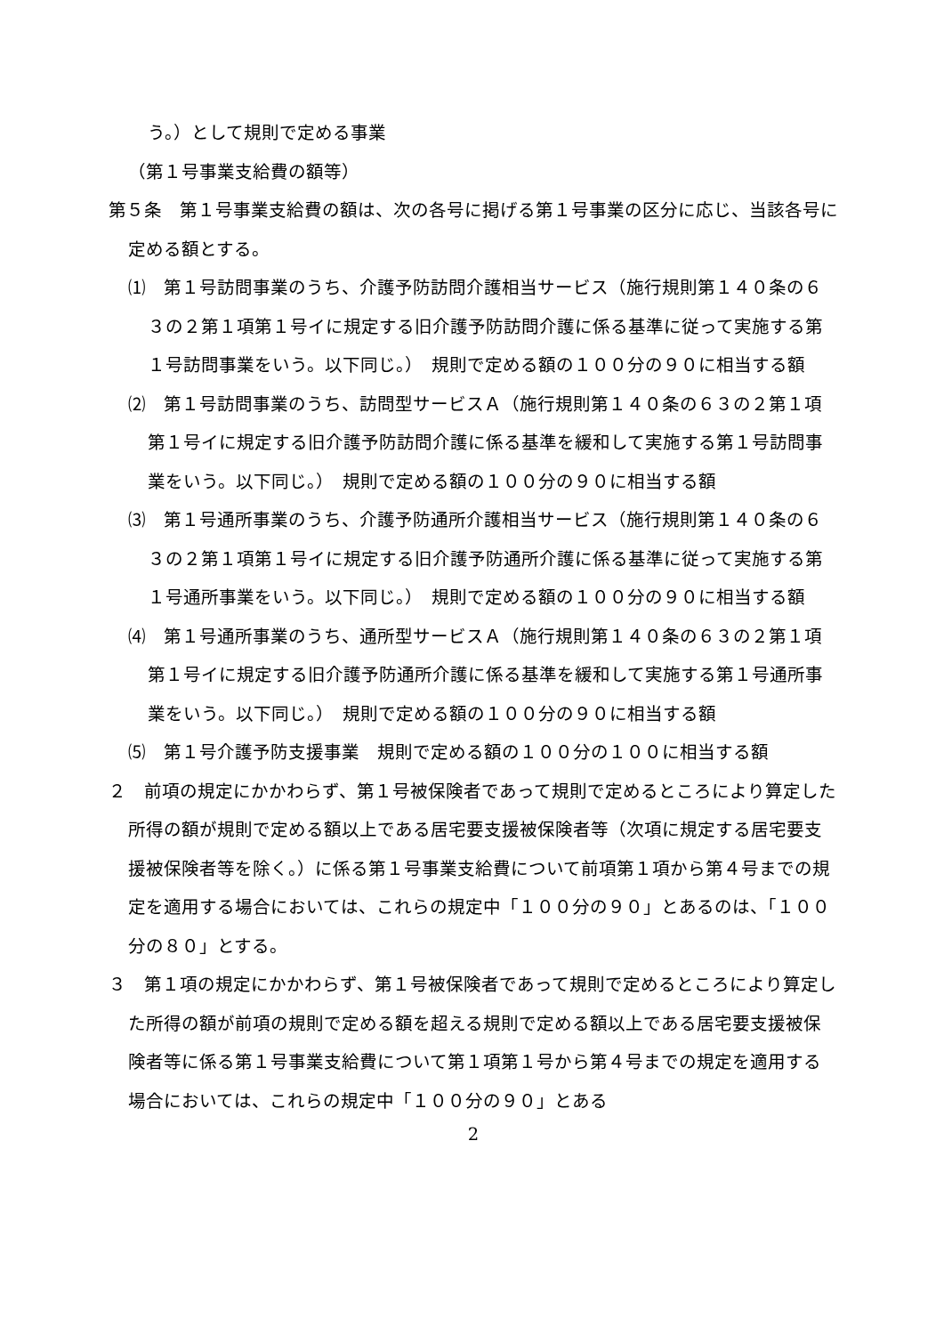う。）として規則で定める事業
（第１号事業支給費の額等）
第５条　第１号事業支給費の額は、次の各号に掲げる第１号事業の区分に応じ、当該各号に定める額とする。
⑴　第１号訪問事業のうち、介護予防訪問介護相当サービス（施行規則第１４０条の６３の２第１項第１号イに規定する旧介護予防訪問介護に係る基準に従って実施する第１号訪問事業をいう。以下同じ。）　規則で定める額の１００分の９０に相当する額
⑵　第１号訪問事業のうち、訪問型サービスＡ（施行規則第１４０条の６３の２第１項第１号イに規定する旧介護予防訪問介護に係る基準を緩和して実施する第１号訪問事業をいう。以下同じ。）　規則で定める額の１００分の９０に相当する額
⑶　第１号通所事業のうち、介護予防通所介護相当サービス（施行規則第１４０条の６３の２第１項第１号イに規定する旧介護予防通所介護に係る基準に従って実施する第１号通所事業をいう。以下同じ。）　規則で定める額の１００分の９０に相当する額
⑷　第１号通所事業のうち、通所型サービスＡ（施行規則第１４０条の６３の２第１項第１号イに規定する旧介護予防通所介護に係る基準を緩和して実施する第１号通所事業をいう。以下同じ。）　規則で定める額の１００分の９０に相当する額
⑸　第１号介護予防支援事業　規則で定める額の１００分の１００に相当する額
２　前項の規定にかかわらず、第１号被保険者であって規則で定めるところにより算定した所得の額が規則で定める額以上である居宅要支援被保険者等（次項に規定する居宅要支援被保険者等を除く。）に係る第１号事業支給費について前項第１項から第４号までの規定を適用する場合においては、これらの規定中「１００分の９０」とあるのは、「１００分の８０」とする。
３　第１項の規定にかかわらず、第１号被保険者であって規則で定めるところにより算定した所得の額が前項の規則で定める額を超える規則で定める額以上である居宅要支援被保険者等に係る第１号事業支給費について第１項第１号から第４号までの規定を適用する場合においては、これらの規定中「１００分の９０」とある
2